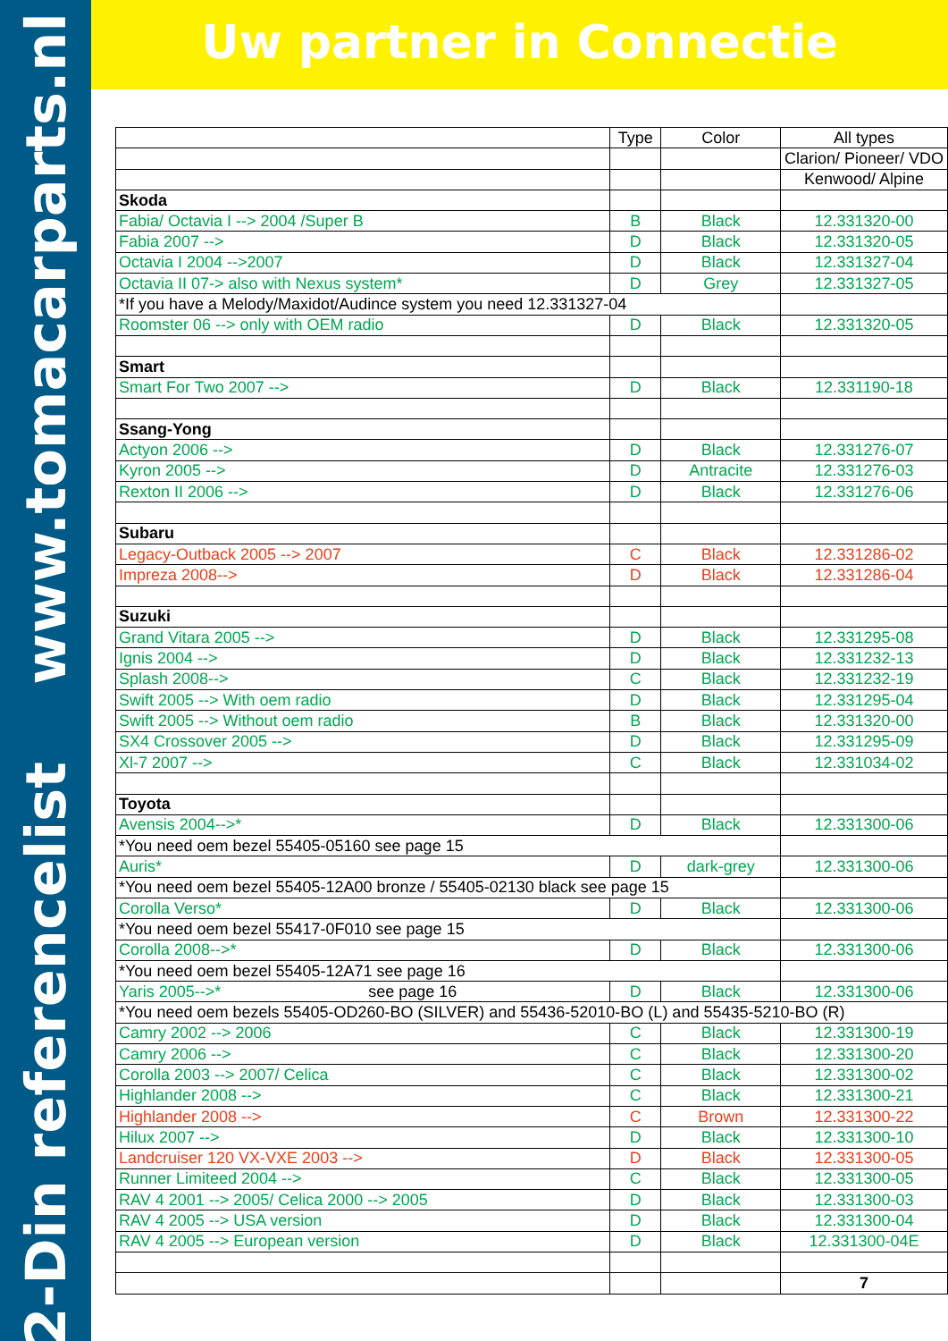2-Din referencelist www.tomacarparts.nl
Uw partner in Connectie
| | Type | Color | All types |
| | | | Clarion/ Pioneer/ VDO |
| | | | Kenwood/ Alpine |
| Skoda | | | |
| Fabia/ Octavia I --> 2004 /Super B | B | Black | 12.331320-00 |
| Fabia 2007 --> | D | Black | 12.331320-05 |
| Octavia I 2004 -->2007 | D | Black | 12.331327-04 |
| Octavia II 07-> also with Nexus system* | D | Grey | 12.331327-05 |
| *If you have a Melody/Maxidot/Audince system you need 12.331327-04 | | | |
| Roomster 06 --> only with OEM radio | D | Black | 12.331320-05 |
| Smart | | | |
| Smart For Two 2007 --> | D | Black | 12.331190-18 |
| Ssang-Yong | | | |
| Actyon 2006 --> | D | Black | 12.331276-07 |
| Kyron 2005 --> | D | Antracite | 12.331276-03 |
| Rexton II 2006 --> | D | Black | 12.331276-06 |
| Subaru | | | |
| Legacy-Outback 2005 --> 2007 | C | Black | 12.331286-02 |
| Impreza 2008--> | D | Black | 12.331286-04 |
| Suzuki | | | |
| Grand Vitara 2005 --> | D | Black | 12.331295-08 |
| Ignis 2004 --> | D | Black | 12.331232-13 |
| Splash 2008--> | C | Black | 12.331232-19 |
| Swift 2005 --> With oem radio | D | Black | 12.331295-04 |
| Swift 2005 --> Without oem radio | B | Black | 12.331320-00 |
| SX4 Crossover 2005 --> | D | Black | 12.331295-09 |
| Xl-7 2007 --> | C | Black | 12.331034-02 |
| Toyota | | | |
| Avensis 2004-->* | D | Black | 12.331300-06 |
| *You need oem bezel 55405-05160 see page 15 | | | |
| Auris* | D | dark-grey | 12.331300-06 |
| *You need oem bezel 55405-12A00 bronze / 55405-02130 black see page 15 | | | |
| Corolla Verso* | D | Black | 12.331300-06 |
| *You need oem bezel 55417-0F010 see page 15 | | | |
| Corolla 2008-->* | D | Black | 12.331300-06 |
| *You need oem bezel 55405-12A71 see page 16 | | | |
| Yaris 2005-->* see page 16 | D | Black | 12.331300-06 |
| *You need oem bezels 55405-OD260-BO (SILVER) and 55436-52010-BO (L) and 55435-5210-BO (R) | | | |
| Camry 2002 --> 2006 | C | Black | 12.331300-19 |
| Camry 2006 --> | C | Black | 12.331300-20 |
| Corolla 2003 --> 2007/ Celica | C | Black | 12.331300-02 |
| Highlander 2008 --> | C | Black | 12.331300-21 |
| Highlander 2008 --> | C | Brown | 12.331300-22 |
| Hilux 2007 --> | D | Black | 12.331300-10 |
| Landcruiser 120 VX-VXE 2003 --> | D | Black | 12.331300-05 |
| Runner Limiteed 2004 --> | C | Black | 12.331300-05 |
| RAV 4 2001 --> 2005/ Celica 2000 --> 2005 | D | Black | 12.331300-03 |
| RAV 4 2005 --> USA version | D | Black | 12.331300-04 |
| RAV 4 2005 --> European version | D | Black | 12.331300-04E |
| | | | 7 |